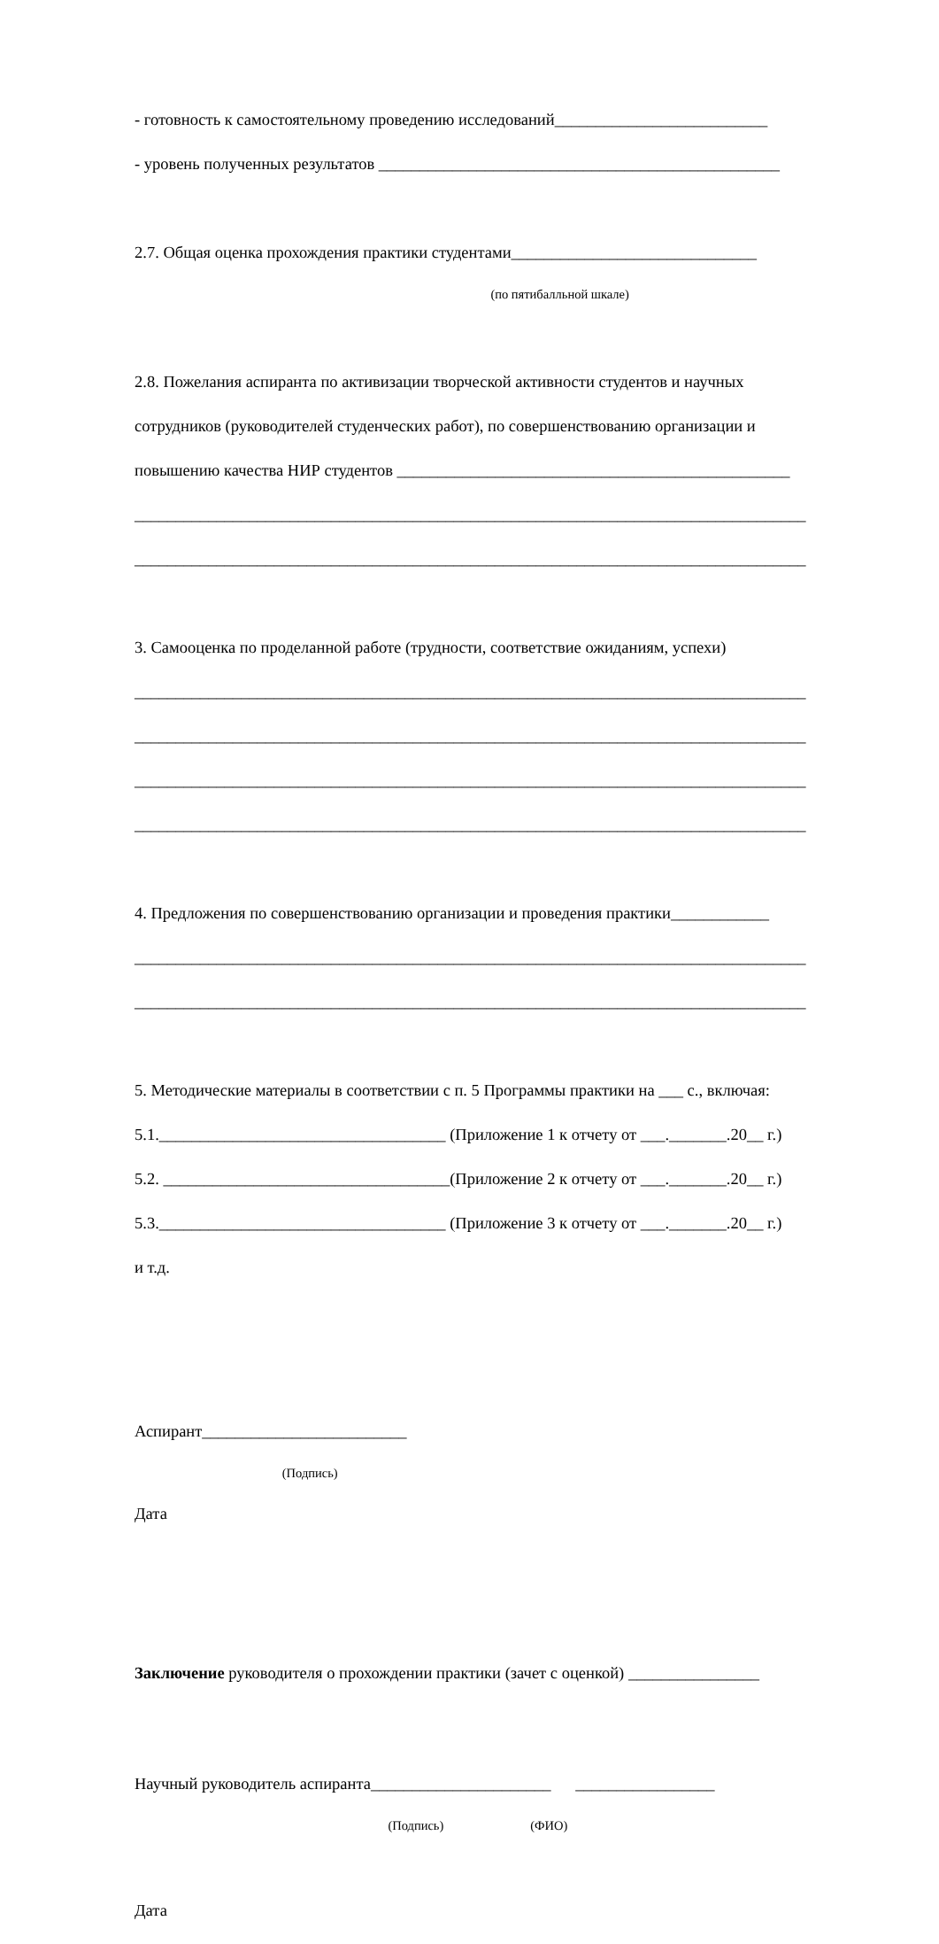- готовность к самостоятельному проведению исследований__________________________
- уровень полученных результатов _________________________________________________
2.7. Общая оценка прохождения практики студентами______________________________
(по пятибалльной шкале)
2.8. Пожелания аспиранта по активизации творческой активности студентов и научных
сотрудников (руководителей студенческих работ), по совершенствованию организации и
повышению качества НИР студентов ________________________________________________
__________________________________________________________________________________
__________________________________________________________________________________
3. Самооценка по проделанной работе (трудности, соответствие ожиданиям, успехи)
__________________________________________________________________________________
__________________________________________________________________________________
__________________________________________________________________________________
__________________________________________________________________________________
4. Предложения по совершенствованию организации и проведения практики____________
__________________________________________________________________________________
__________________________________________________________________________________
5. Методические материалы в соответствии с п. 5 Программы практики на ___ с., включая:
5.1.___________________________________ (Приложение 1 к отчету от ___._______.20__ г.)
5.2. ___________________________________(Приложение 2 к отчету от ___._______.20__ г.)
5.3.___________________________________ (Приложение 3 к отчету от ___._______.20__ г.)
и т.д.
Аспирант_________________________
(Подпись)
Дата
Заключение руководителя о прохождении практики (зачет с оценкой) ________________
Научный руководитель аспиранта______________________ _________________
(Подпись) (ФИО)
Дата